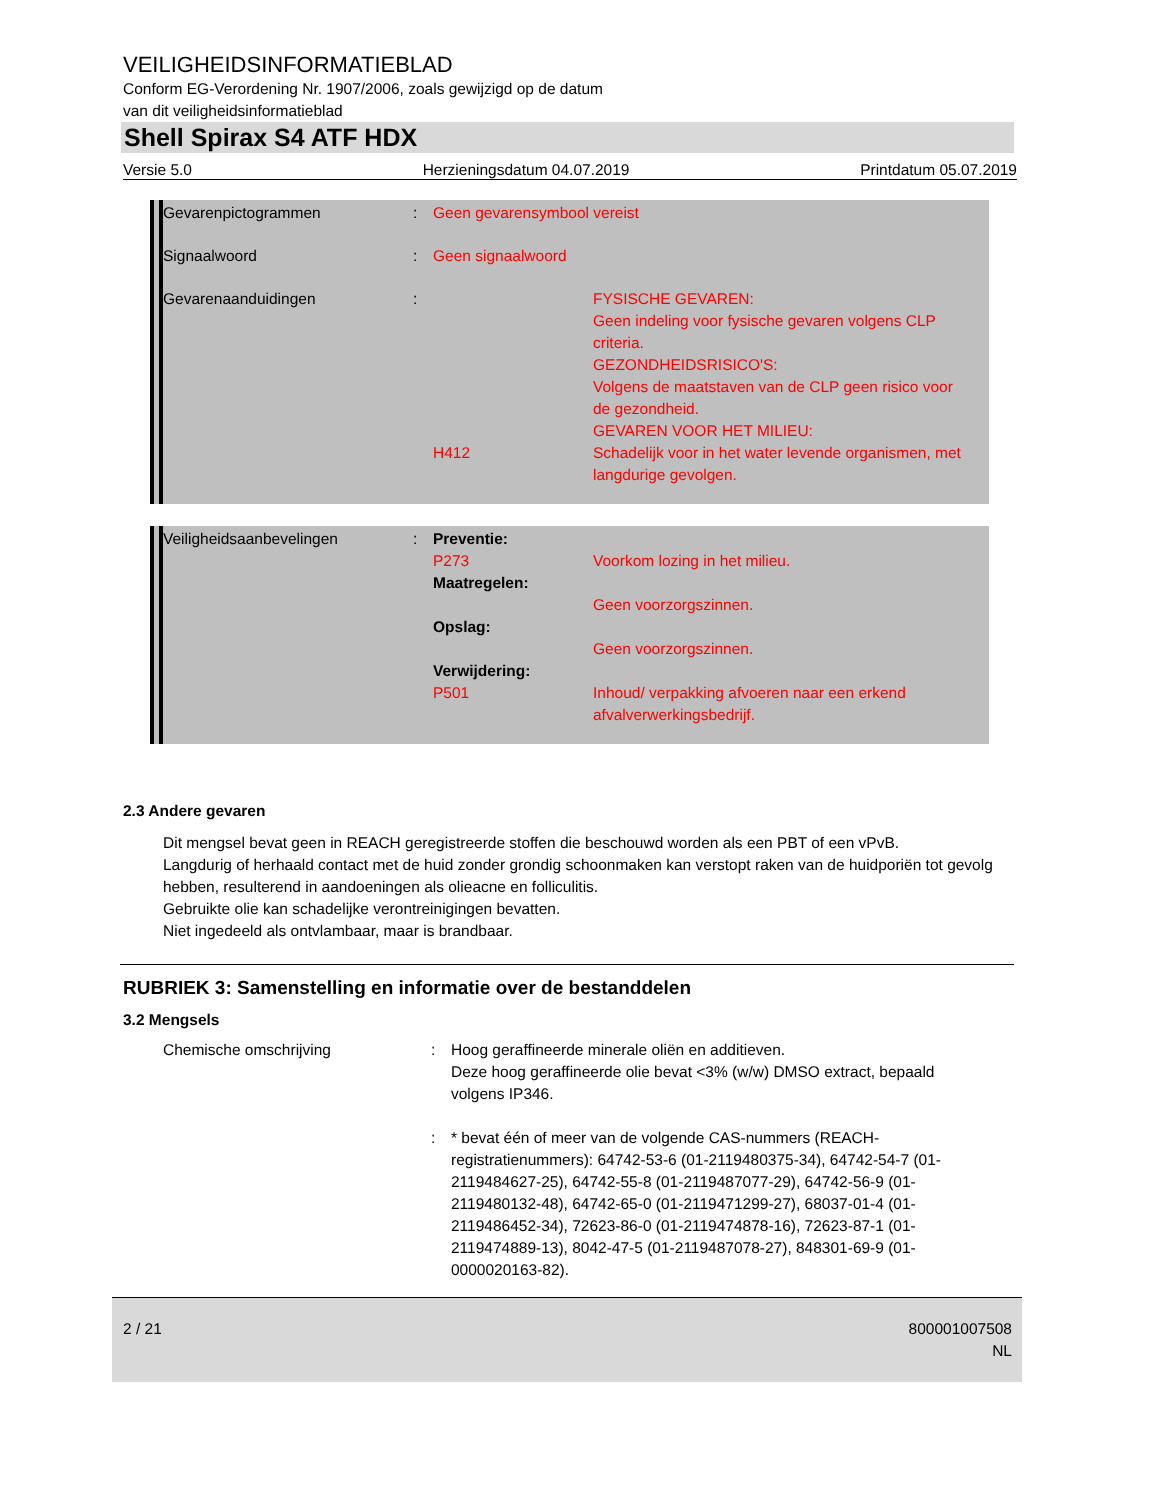VEILIGHEIDSINFORMATIEBLAD
Conform EG-Verordening Nr. 1907/2006, zoals gewijzigd op de datum
van dit veiligheidsinformatieblad
Shell Spirax S4 ATF HDX
Versie 5.0 Herzieningsdatum 04.07.2019 Printdatum 05.07.2019
Gevarenpictogrammen : Geen gevarensymbool vereist
Signaalwoord : Geen signaalwoord
Gevarenaanduidingen :
H412 FYSISCHE GEVAREN:
Geen indeling voor fysische gevaren volgens CLP criteria.
GEZONDHEIDSRISICO'S:
Volgens de maatstaven van de CLP geen risico voor de gezondheid.
GEVAREN VOOR HET MILIEU:
Schadelijk voor in het water levende organismen, met langdurige gevolgen.
Veiligheidsaanbevelingen : Preventie:
P273
Maatregelen:
Opslag:
Verwijdering:
P501
Voorkom lozing in het milieu.
Geen voorzorgszinnen.
Geen voorzorgszinnen.
Inhoud/ verpakking afvoeren naar een erkend afvalverwerkingsbedrijf.
2.3 Andere gevaren
Dit mengsel bevat geen in REACH geregistreerde stoffen die beschouwd worden als een PBT of een vPvB.
Langdurig of herhaald contact met de huid zonder grondig schoonmaken kan verstopt raken van de huidporiën tot gevolg hebben, resulterend in aandoeningen als olieacne en folliculitis.
Gebruikte olie kan schadelijke verontreinigingen bevatten.
Niet ingedeeld als ontvlambaar, maar is brandbaar.
RUBRIEK 3: Samenstelling en informatie over de bestanddelen
3.2 Mengsels
Chemische omschrijving : Hoog geraffineerde minerale oliën en additieven.
Deze hoog geraffineerde olie bevat <3% (w/w) DMSO extract, bepaald volgens IP346.
: * bevat één of meer van de volgende CAS-nummers (REACH-registratienummers): 64742-53-6 (01-2119480375-34), 64742-54-7 (01-2119484627-25), 64742-55-8 (01-2119487077-29), 64742-56-9 (01-2119480132-48), 64742-65-0 (01-2119471299-27), 68037-01-4 (01-2119486452-34), 72623-86-0 (01-2119474878-16), 72623-87-1 (01-2119474889-13), 8042-47-5 (01-2119487078-27), 848301-69-9 (01-0000020163-82).
2 / 21 800001007508
NL